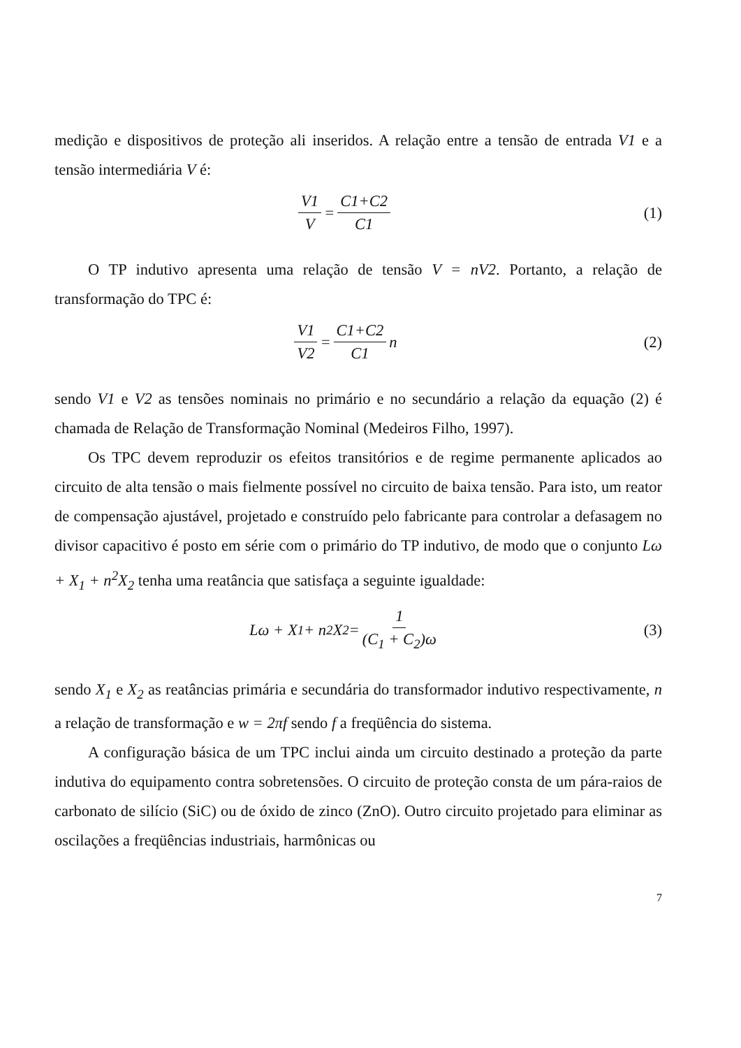medição e dispositivos de proteção ali inseridos. A relação entre a tensão de entrada V1 e a tensão intermediária V é:
V1 V = C1+C2 C1
(1)
O TP indutivo apresenta uma relação de tensão V = nV2. Portanto, a relação de transformação do TPC é:
V1 V2 = C1+C2 C1 n
(2)
sendo V1 e V2 as tensões nominais no primário e no secundário a relação da equação (2) é chamada de Relação de Transformação Nominal (Medeiros Filho, 1997).
Os TPC devem reproduzir os efeitos transitórios e de regime permanente aplicados ao circuito de alta tensão o mais fielmente possível no circuito de baixa tensão. Para isto, um reator de compensação ajustável, projetado e construído pelo fabricante para controlar a defasagem no divisor capacitivo é posto em série com o primário do TP indutivo, de modo que o conjunto Lω + X<sub>1</sub> + n<sup>2</sup>X<sub>2</sub> tenha uma reatância que satisfaça a seguinte igualdade:
Lω + X<sub>1</sub> + n<sup>2</sup>X<sub>2</sub> = 1 (C<sub>1</sub> + C<sub>2</sub>)ω
(3)
sendo X<sub>1</sub> e X<sub>2</sub> as reatâncias primária e secundária do transformador indutivo respectivamente, n a relação de transformação e w = 2πf sendo f a freqüência do sistema.
A configuração básica de um TPC inclui ainda um circuito destinado a proteção da parte indutiva do equipamento contra sobretensões. O circuito de proteção consta de um pára-raios de carbonato de silício (SiC) ou de óxido de zinco (ZnO). Outro circuito projetado para eliminar as oscilações a freqüências industriais, harmônicas ou
7